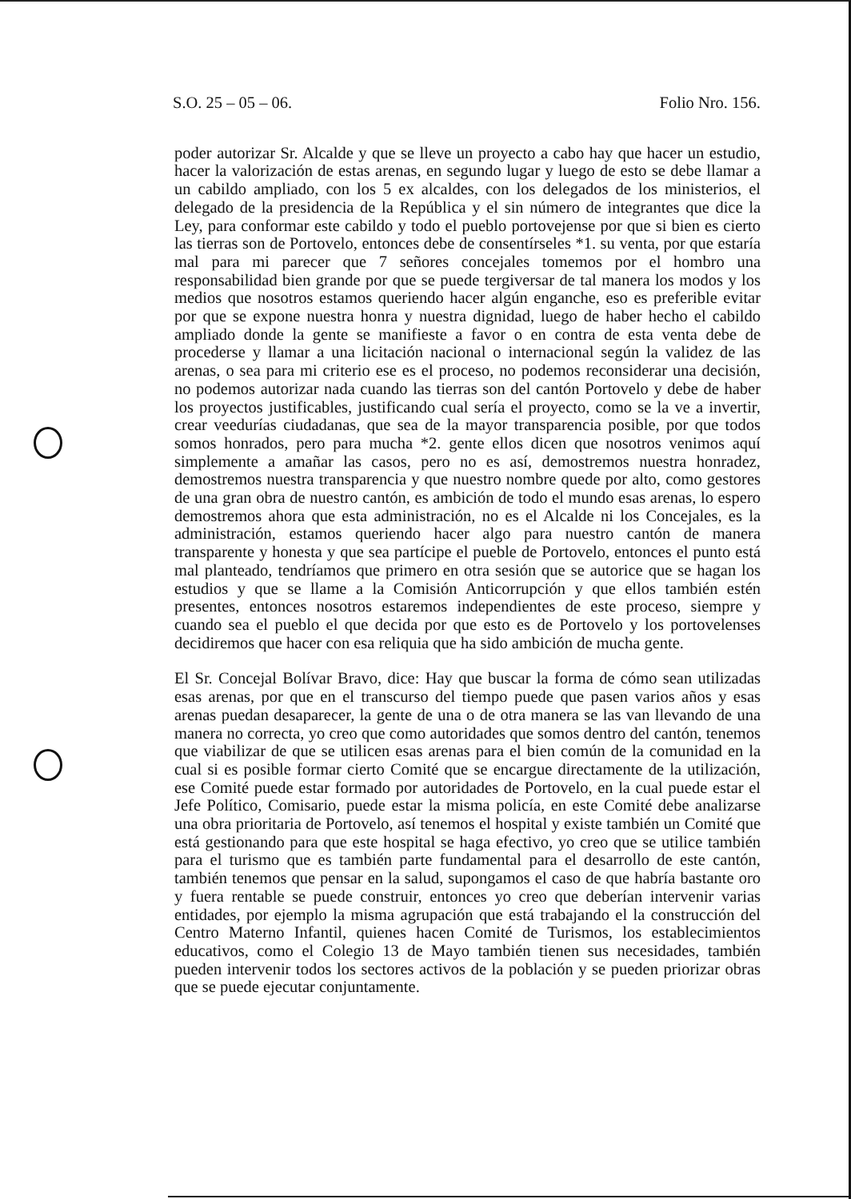S.O. 25 – 05 – 06. Folio Nro. 156.
poder autorizar Sr. Alcalde y que se lleve un proyecto a cabo hay que hacer un estudio, hacer la valorización de estas arenas, en segundo lugar y luego de esto se debe llamar a un cabildo ampliado, con los 5 ex alcaldes, con los delegados de los ministerios, el delegado de la presidencia de la República y el sin número de integrantes que dice la Ley, para conformar este cabildo y todo el pueblo portovejense por que si bien es cierto las tierras son de Portovelo, entonces debe de consentírseles *1. su venta, por que estaría mal para mi parecer que 7 señores concejales tomemos por el hombro una responsabilidad bien grande por que se puede tergiversar de tal manera los modos y los medios que nosotros estamos queriendo hacer algún enganche, eso es preferible evitar por que se expone nuestra honra y nuestra dignidad, luego de haber hecho el cabildo ampliado donde la gente se manifieste a favor o en contra de esta venta debe de procederse y llamar a una licitación nacional o internacional según la validez de las arenas, o sea para mi criterio ese es el proceso, no podemos reconsiderar una decisión, no podemos autorizar nada cuando las tierras son del cantón Portovelo y debe de haber los proyectos justificables, justificando cual sería el proyecto, como se la ve a invertir, crear veedurías ciudadanas, que sea de la mayor transparencia posible, por que todos somos honrados, pero para mucha *2. gente ellos dicen que nosotros venimos aquí simplemente a amañar las casos, pero no es así, demostremos nuestra honradez, demostremos nuestra transparencia y que nuestro nombre quede por alto, como gestores de una gran obra de nuestro cantón, es ambición de todo el mundo esas arenas, lo espero demostremos ahora que esta administración, no es el Alcalde ni los Concejales, es la administración, estamos queriendo hacer algo para nuestro cantón de manera transparente y honesta y que sea partícipe el pueble de Portovelo, entonces el punto está mal planteado, tendríamos que primero en otra sesión que se autorice que se hagan los estudios y que se llame a la Comisión Anticorrupción y que ellos también estén presentes, entonces nosotros estaremos independientes de este proceso, siempre y cuando sea el pueblo el que decida por que esto es de Portovelo y los portovelenses decidiremos que hacer con esa reliquia que ha sido ambición de mucha gente.
El Sr. Concejal Bolívar Bravo, dice: Hay que buscar la forma de cómo sean utilizadas esas arenas, por que en el transcurso del tiempo puede que pasen varios años y esas arenas puedan desaparecer, la gente de una o de otra manera se las van llevando de una manera no correcta, yo creo que como autoridades que somos dentro del cantón, tenemos que viabilizar de que se utilicen esas arenas para el bien común de la comunidad en la cual si es posible formar cierto Comité que se encargue directamente de la utilización, ese Comité puede estar formado por autoridades de Portovelo, en la cual puede estar el Jefe Político, Comisario, puede estar la misma policía, en este Comité debe analizarse una obra prioritaria de Portovelo, así tenemos el hospital y existe también un Comité que está gestionando para que este hospital se haga efectivo, yo creo que se utilice también para el turismo que es también parte fundamental para el desarrollo de este cantón, también tenemos que pensar en la salud, supongamos el caso de que habría bastante oro y fuera rentable se puede construir, entonces yo creo que deberían intervenir varias entidades, por ejemplo la misma agrupación que está trabajando el la construcción del Centro Materno Infantil, quienes hacen Comité de Turismos, los establecimientos educativos, como el Colegio 13 de Mayo también tienen sus necesidades, también pueden intervenir todos los sectores activos de la población y se pueden priorizar obras que se puede ejecutar conjuntamente.